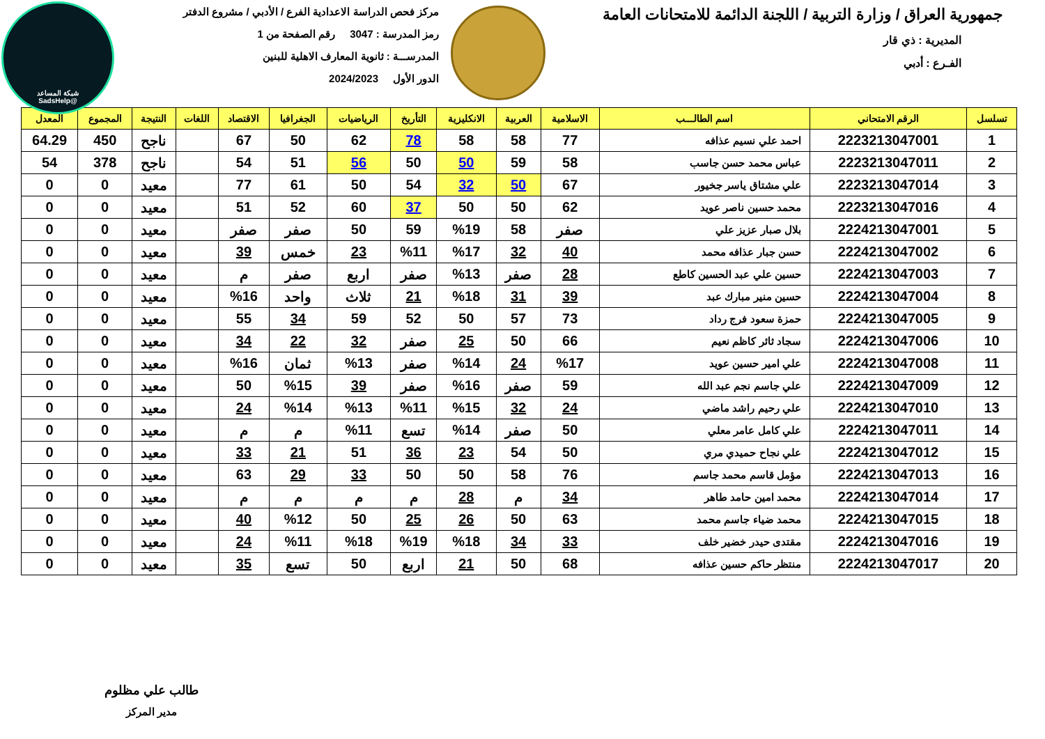شبكة المساعد
@SadsHelp
جمهورية العراق / وزارة التربية / اللجنة الدائمة للامتحانات العامة
المديرية : ذي قار
الفـرع : أدبي
مركز فحص الدراسة الاعدادية الفرع / الأدبي / مشروع الدفتر
رمز المدرسة : 3047 رقم الصفحة من 1
المدرســـة : ثانوية المعارف الاهلية للبنين
الدور الأول 2024/2023
| تسلسل | الرقم الامتحاني | اسم الطالـــب | الاسلامية | العربية | الانكليزية | التأريخ | الرياضيات | الجغرافيا | الاقتصاد | اللغات | النتيجة | المجموع | المعدل |
| --- | --- | --- | --- | --- | --- | --- | --- | --- | --- | --- | --- | --- | --- |
| 1 | 2223213047001 | احمد علي نسيم عذافه | 77 | 58 | 58 | 78 | 62 | 50 | 67 | | ناجح | 450 | 64.29 |
| 2 | 2223213047011 | عباس محمد حسن جاسب | 58 | 59 | 50 | 50 | 56 | 51 | 54 | | ناجح | 378 | 54 |
| 3 | 2223213047014 | علي مشتاق ياسر جخيور | 67 | 50 | 32 | 54 | 50 | 61 | 77 | | معيد | 0 | 0 |
| 4 | 2223213047016 | محمد حسين ناصر عويد | 62 | 50 | 50 | 37 | 60 | 52 | 51 | | معيد | 0 | 0 |
| 5 | 2224213047001 | بلال صبار عزيز علي | صفر | 58 | %19 | 59 | 50 | صفر | صفر | | معيد | 0 | 0 |
| 6 | 2224213047002 | حسن جبار عذافه محمد | 40 | 32 | %17 | %11 | 23 | خمس | 39 | | معيد | 0 | 0 |
| 7 | 2224213047003 | حسين علي عبد الحسين كاطع | 28 | صفر | %13 | صفر | اربع | صفر | م | | معيد | 0 | 0 |
| 8 | 2224213047004 | حسين منير مبارك عبد | 39 | 31 | %18 | 21 | ثلاث | واحد | %16 | | معيد | 0 | 0 |
| 9 | 2224213047005 | حمزة سعود فرج رداد | 73 | 57 | 50 | 52 | 59 | 34 | 55 | | معيد | 0 | 0 |
| 10 | 2224213047006 | سجاد ثائر كاظم نعيم | 66 | 50 | 25 | صفر | 32 | 22 | 34 | | معيد | 0 | 0 |
| 11 | 2224213047008 | علي امير حسين عويد | %17 | 24 | %14 | صفر | %13 | ثمان | %16 | | معيد | 0 | 0 |
| 12 | 2224213047009 | علي جاسم نجم عبد الله | 59 | صفر | %16 | صفر | 39 | %15 | 50 | | معيد | 0 | 0 |
| 13 | 2224213047010 | علي رحيم راشد ماضي | 24 | 32 | %15 | %11 | %13 | %14 | 24 | | معيد | 0 | 0 |
| 14 | 2224213047011 | علي كامل عامر معلي | 50 | صفر | %14 | تسع | %11 | م | م | | معيد | 0 | 0 |
| 15 | 2224213047012 | علي نجاح حميدي مري | 50 | 54 | 23 | 36 | 51 | 21 | 33 | | معيد | 0 | 0 |
| 16 | 2224213047013 | مؤمل قاسم محمد جاسم | 76 | 58 | 50 | 50 | 33 | 29 | 63 | | معيد | 0 | 0 |
| 17 | 2224213047014 | محمد امين حامد طاهر | 34 | م | 28 | م | م | م | م | | معيد | 0 | 0 |
| 18 | 2224213047015 | محمد ضياء جاسم محمد | 63 | 50 | 26 | 25 | 50 | %12 | 40 | | معيد | 0 | 0 |
| 19 | 2224213047016 | مقتدى حيدر خضير خلف | 33 | 34 | %18 | %19 | %18 | %11 | 24 | | معيد | 0 | 0 |
| 20 | 2224213047017 | منتظر حاكم حسين عذافه | 68 | 50 | 21 | اربع | 50 | تسع | 35 | | معيد | 0 | 0 |
طالب علي مظلوم
مدير المركز